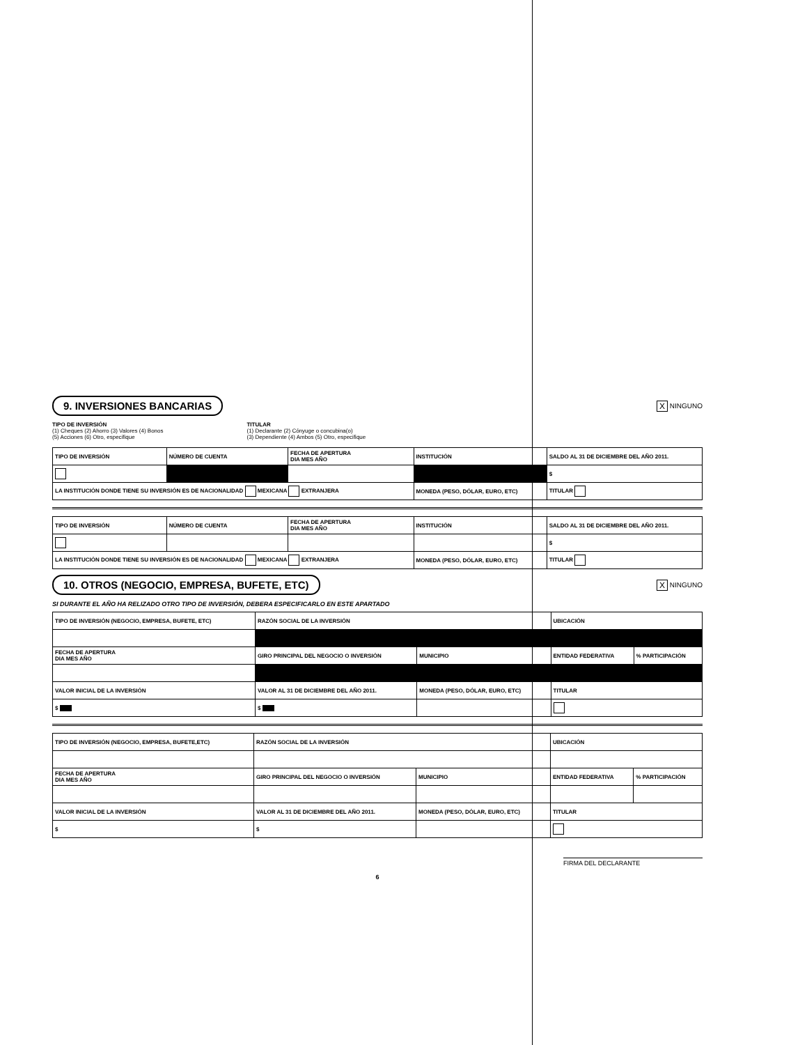9. INVERSIONES BANCARIAS X NINGUNO
TIPO DE INVERSIÓN
(1) Cheques (2) Ahorro (3) Valores (4) Bonos
(5) Acciones (6) Otro, especifique
TITULAR
(1) Declarante (2) Cónyuge o concubina(o)
(3) Dependiente (4) Ambos (5) Otro, especifique
| TIPO DE INVERSIÓN | NÚMERO DE CUENTA | FECHA DE APERTURA DIA MES AÑO | INSTITUCIÓN | SALDO AL 31 DE DICIEMBRE DEL AÑO 2011. |
| --- | --- | --- | --- | --- |
| | | | | $ |
| LA INSTITUCIÓN DONDE TIENE SU INVERSIÓN ES DE NACIONALIDAD MEXICANA EXTRANJERA | | | MONEDA (PESO, DÓLAR, EURO, ETC) | TITULAR |
| TIPO DE INVERSIÓN | NÚMERO DE CUENTA | FECHA DE APERTURA DIA MES AÑO | INSTITUCIÓN | SALDO AL 31 DE DICIEMBRE DEL AÑO 2011. |
| --- | --- | --- | --- | --- |
| | | | | $ |
| LA INSTITUCIÓN DONDE TIENE SU INVERSIÓN ES DE NACIONALIDAD MEXICANA EXTRANJERA | | | MONEDA (PESO, DÓLAR, EURO, ETC) | TITULAR |
10. OTROS (NEGOCIO, EMPRESA, BUFETE, ETC) X NINGUNO
SI DURANTE EL AÑO HA RELIZADO OTRO TIPO DE INVERSIÓN, DEBERA ESPECIFICARLO EN ESTE APARTADO
| TIPO DE INVERSIÓN (NEGOCIO, EMPRESA, BUFETE, ETC) | RAZÓN SOCIAL DE LA INVERSIÓN | | UBICACIÓN | |
| --- | --- | --- | --- | --- |
| FECHA DE APERTURA DIA MES AÑO | GIRO PRINCIPAL DEL NEGOCIO O INVERSIÓN | MUNICIPIO | ENTIDAD FEDERATIVA | % PARTICIPACIÓN |
| VALOR INICIAL DE LA INVERSIÓN | VALOR AL 31 DE DICIEMBRE DEL AÑO 2011. | MONEDA (PESO, DÓLAR, EURO, ETC) | TITULAR | |
| $ | $ | | | |
| TIPO DE INVERSIÓN (NEGOCIO, EMPRESA, BUFETE,ETC) | RAZÓN SOCIAL DE LA INVERSIÓN | | UBICACIÓN | |
| --- | --- | --- | --- | --- |
| FECHA DE APERTURA DIA MES AÑO | GIRO PRINCIPAL DEL NEGOCIO O INVERSIÓN | MUNICIPIO | ENTIDAD FEDERATIVA | % PARTICIPACIÓN |
| VALOR INICIAL DE LA INVERSIÓN | VALOR AL 31 DE DICIEMBRE DEL AÑO 2011. | MONEDA (PESO, DÓLAR, EURO, ETC) | TITULAR | |
| $ | $ | | | |
FIRMA DEL DECLARANTE
6